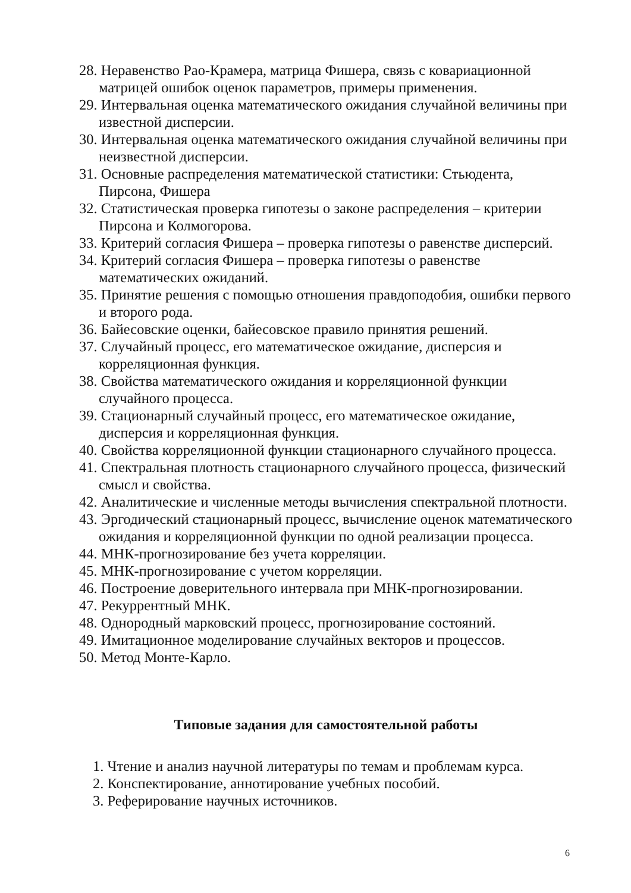28. Неравенство Рао-Крамера, матрица Фишера, связь с ковариационной матрицей ошибок оценок параметров, примеры применения.
29. Интервальная оценка математического ожидания случайной величины при известной дисперсии.
30. Интервальная оценка математического ожидания случайной величины при неизвестной дисперсии.
31. Основные распределения математической статистики: Стьюдента, Пирсона, Фишера
32. Статистическая проверка гипотезы о законе распределения – критерии Пирсона и Колмогорова.
33. Критерий согласия Фишера – проверка гипотезы о равенстве дисперсий.
34. Критерий согласия Фишера – проверка гипотезы о равенстве математических ожиданий.
35. Принятие решения с помощью отношения правдоподобия, ошибки первого и второго рода.
36. Байесовские оценки, байесовское правило принятия решений.
37. Случайный процесс, его математическое ожидание, дисперсия и корреляционная функция.
38. Свойства математического ожидания и корреляционной функции случайного процесса.
39. Стационарный случайный процесс, его математическое ожидание, дисперсия и корреляционная функция.
40. Свойства корреляционной функции стационарного случайного процесса.
41. Спектральная плотность стационарного случайного процесса, физический смысл и свойства.
42. Аналитические и численные методы вычисления спектральной плотности.
43. Эргодический стационарный процесс, вычисление оценок математического ожидания и корреляционной функции по одной реализации процесса.
44. МНК-прогнозирование без учета корреляции.
45. МНК-прогнозирование с учетом корреляции.
46. Построение доверительного интервала при МНК-прогнозировании.
47. Рекуррентный МНК.
48. Однородный марковский процесс, прогнозирование состояний.
49. Имитационное моделирование случайных векторов и процессов.
50. Метод Монте-Карло.
Типовые задания для самостоятельной работы
1. Чтение и анализ научной литературы по темам и проблемам курса.
2. Конспектирование, аннотирование учебных пособий.
3. Реферирование научных источников.
6